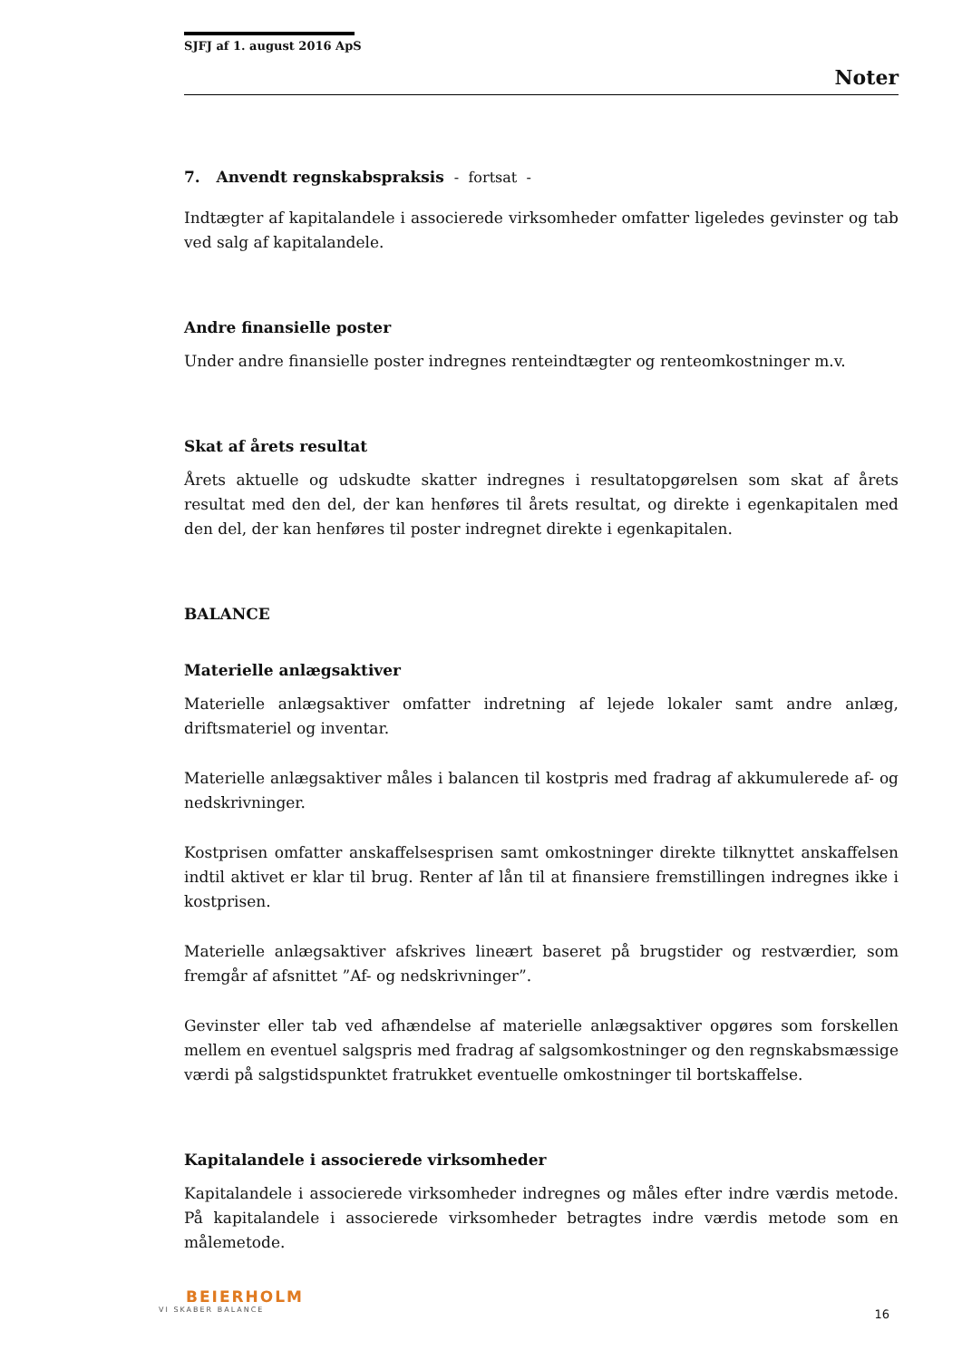SJFJ af 1. august 2016 ApS
Noter
7. Anvendt regnskabspraksis - fortsat -
Indtægter af kapitalandele i associerede virksomheder omfatter ligeledes gevinster og tab ved salg af kapitalandele.
Andre finansielle poster
Under andre finansielle poster indregnes renteindtægter og renteomkostninger m.v.
Skat af årets resultat
Årets aktuelle og udskudte skatter indregnes i resultatopgørelsen som skat af årets resultat med den del, der kan henføres til årets resultat, og direkte i egenkapitalen med den del, der kan henføres til poster indregnet direkte i egenkapitalen.
BALANCE
Materielle anlægsaktiver
Materielle anlægsaktiver omfatter indretning af lejede lokaler samt andre anlæg, driftsmateriel og inventar.
Materielle anlægsaktiver måles i balancen til kostpris med fradrag af akkumulerede af- og nedskrivninger.
Kostprisen omfatter anskaffelsesprisen samt omkostninger direkte tilknyttet anskaffelsen indtil aktivet er klar til brug. Renter af lån til at finansiere fremstillingen indregnes ikke i kostprisen.
Materielle anlægsaktiver afskrives lineært baseret på brugstider og restværdier, som fremgår af afsnittet ”Af- og nedskrivninger”.
Gevinster eller tab ved afhændelse af materielle anlægsaktiver opgøres som forskellen mellem en eventuel salgspris med fradrag af salgsomkostninger og den regnskabsmæssige værdi på salgstidspunktet fratrukket eventuelle omkostninger til bortskaffelse.
Kapitalandele i associerede virksomheder
Kapitalandele i associerede virksomheder indregnes og måles efter indre værdis metode. På kapitalandele i associerede virksomheder betragtes indre værdis metode som en målemetode.
BEIERHOLM
VI SKABER BALANCE
16